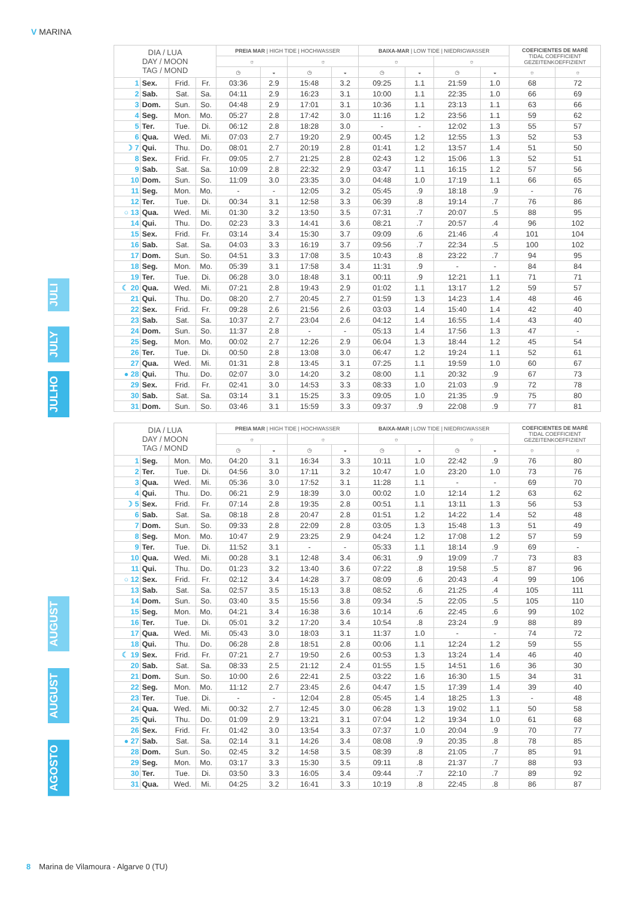V MARINA
JULI
JULY
JULHO
| DIA / LUA DAY / MOON TAG / MOND | | | | PREIA MAR / HIGH TIDE / HOCHWASSER | | | | BAIXA-MAR / LOW TIDE / NIEDRIGWASSER | | | | COEFICIENTES DE MARÉ TIDAL COEFFICIENT GEZEITENKOEFFIZIENT | |
| --- | --- | --- | --- | --- | --- | --- | --- | --- | --- | --- | --- | --- | --- |
| | | | | ☼ | | ☼ | | ☼ | | ☼ | | | |
| | | | | ◷ | ◒ | ◷ | ◒ | ◷ | ◒ | ◷ | ◒ | ☼ | ☼ |
| 1 | Sex. | Frid. | Fr. | 03:36 | 2.9 | 15:48 | 3.2 | 09:25 | 1.1 | 21:59 | 1.0 | 68 | 72 |
| 2 | Sab. | Sat. | Sa. | 04:11 | 2.9 | 16:23 | 3.1 | 10:00 | 1.1 | 22:35 | 1.0 | 66 | 69 |
| 3 | Dom. | Sun. | So. | 04:48 | 2.9 | 17:01 | 3.1 | 10:36 | 1.1 | 23:13 | 1.1 | 63 | 66 |
| 4 | Seg. | Mon. | Mo. | 05:27 | 2.8 | 17:42 | 3.0 | 11:16 | 1.2 | 23:56 | 1.1 | 59 | 62 |
| 5 | Ter. | Tue. | Di. | 06:12 | 2.8 | 18:28 | 3.0 | - | - | 12:02 | 1.3 | 55 | 57 |
| 6 | Qua. | Wed. | Mi. | 07:03 | 2.7 | 19:20 | 2.9 | 00:45 | 1.2 | 12:55 | 1.3 | 52 | 53 |
| ☽ 7 | Qui. | Thu. | Do. | 08:01 | 2.7 | 20:19 | 2.8 | 01:41 | 1.2 | 13:57 | 1.4 | 51 | 50 |
| 8 | Sex. | Frid. | Fr. | 09:05 | 2.7 | 21:25 | 2.8 | 02:43 | 1.2 | 15:06 | 1.3 | 52 | 51 |
| 9 | Sab. | Sat. | Sa. | 10:09 | 2.8 | 22:32 | 2.9 | 03:47 | 1.1 | 16:15 | 1.2 | 57 | 56 |
| 10 | Dom. | Sun. | So. | 11:09 | 3.0 | 23:35 | 3.0 | 04:48 | 1.0 | 17:19 | 1.1 | 66 | 65 |
| 11 | Seg. | Mon. | Mo. | - | - | 12:05 | 3.2 | 05:45 | .9 | 18:18 | .9 | - | 76 |
| 12 | Ter. | Tue. | Di. | 00:34 | 3.1 | 12:58 | 3.3 | 06:39 | .8 | 19:14 | .7 | 76 | 86 |
| ○ 13 | Qua. | Wed. | Mi. | 01:30 | 3.2 | 13:50 | 3.5 | 07:31 | .7 | 20:07 | .5 | 88 | 95 |
| 14 | Qui. | Thu. | Do. | 02:23 | 3.3 | 14:41 | 3.6 | 08:21 | .7 | 20:57 | .4 | 96 | 102 |
| 15 | Sex. | Frid. | Fr. | 03:14 | 3.4 | 15:30 | 3.7 | 09:09 | .6 | 21:46 | .4 | 101 | 104 |
| 16 | Sab. | Sat. | Sa. | 04:03 | 3.3 | 16:19 | 3.7 | 09:56 | .7 | 22:34 | .5 | 100 | 102 |
| 17 | Dom. | Sun. | So. | 04:51 | 3.3 | 17:08 | 3.5 | 10:43 | .8 | 23:22 | .7 | 94 | 95 |
| 18 | Seg. | Mon. | Mo. | 05:39 | 3.1 | 17:58 | 3.4 | 11:31 | .9 | - | - | 84 | 84 |
| 19 | Ter. | Tue. | Di. | 06:28 | 3.0 | 18:48 | 3.1 | 00:11 | .9 | 12:21 | 1.1 | 71 | 71 |
| ☾ 20 | Qua. | Wed. | Mi. | 07:21 | 2.8 | 19:43 | 2.9 | 01:02 | 1.1 | 13:17 | 1.2 | 59 | 57 |
| 21 | Qui. | Thu. | Do. | 08:20 | 2.7 | 20:45 | 2.7 | 01:59 | 1.3 | 14:23 | 1.4 | 48 | 46 |
| 22 | Sex. | Frid. | Fr. | 09:28 | 2.6 | 21:56 | 2.6 | 03:03 | 1.4 | 15:40 | 1.4 | 42 | 40 |
| 23 | Sab. | Sat. | Sa. | 10:37 | 2.7 | 23:04 | 2.6 | 04:12 | 1.4 | 16:55 | 1.4 | 43 | 40 |
| 24 | Dom. | Sun. | So. | 11:37 | 2.8 | - | - | 05:13 | 1.4 | 17:56 | 1.3 | 47 | - |
| 25 | Seg. | Mon. | Mo. | 00:02 | 2.7 | 12:26 | 2.9 | 06:04 | 1.3 | 18:44 | 1.2 | 45 | 54 |
| 26 | Ter. | Tue. | Di. | 00:50 | 2.8 | 13:08 | 3.0 | 06:47 | 1.2 | 19:24 | 1.1 | 52 | 61 |
| 27 | Qua. | Wed. | Mi. | 01:31 | 2.8 | 13:45 | 3.1 | 07:25 | 1.1 | 19:59 | 1.0 | 60 | 67 |
| ● 28 | Qui. | Thu. | Do. | 02:07 | 3.0 | 14:20 | 3.2 | 08:00 | 1.1 | 20:32 | .9 | 67 | 73 |
| 29 | Sex. | Frid. | Fr. | 02:41 | 3.0 | 14:53 | 3.3 | 08:33 | 1.0 | 21:03 | .9 | 72 | 78 |
| 30 | Sab. | Sat. | Sa. | 03:14 | 3.1 | 15:25 | 3.3 | 09:05 | 1.0 | 21:35 | .9 | 75 | 80 |
| 31 | Dom. | Sun. | So. | 03:46 | 3.1 | 15:59 | 3.3 | 09:37 | .9 | 22:08 | .9 | 77 | 81 |
AUGUST
AUGUST
AGOSTO
| DIA / LUA DAY / MOON TAG / MOND | | | | PREIA MAR / HIGH TIDE / HOCHWASSER | | | | BAIXA-MAR / LOW TIDE / NIEDRIGWASSER | | | | COEFICIENTES DE MARÉ TIDAL COEFFICIENT GEZEITENKOEFFIZIENT | |
| --- | --- | --- | --- | --- | --- | --- | --- | --- | --- | --- | --- | --- | --- |
| | | | | ☼ | | ☼ | | ☼ | | ☼ | | | |
| | | | | ◷ | ◒ | ◷ | ◒ | ◷ | ◒ | ◷ | ◒ | ☼ | ☼ |
| 1 | Seg. | Mon. | Mo. | 04:20 | 3.1 | 16:34 | 3.3 | 10:11 | 1.0 | 22:42 | .9 | 76 | 80 |
| 2 | Ter. | Tue. | Di. | 04:56 | 3.0 | 17:11 | 3.2 | 10:47 | 1.0 | 23:20 | 1.0 | 73 | 76 |
| 3 | Qua. | Wed. | Mi. | 05:36 | 3.0 | 17:52 | 3.1 | 11:28 | 1.1 | - | - | 69 | 70 |
| 4 | Qui. | Thu. | Do. | 06:21 | 2.9 | 18:39 | 3.0 | 00:02 | 1.0 | 12:14 | 1.2 | 63 | 62 |
| ☽ 5 | Sex. | Frid. | Fr. | 07:14 | 2.8 | 19:35 | 2.8 | 00:51 | 1.1 | 13:11 | 1.3 | 56 | 53 |
| 6 | Sab. | Sat. | Sa. | 08:18 | 2.8 | 20:47 | 2.8 | 01:51 | 1.2 | 14:22 | 1.4 | 52 | 48 |
| 7 | Dom. | Sun. | So. | 09:33 | 2.8 | 22:09 | 2.8 | 03:05 | 1.3 | 15:48 | 1.3 | 51 | 49 |
| 8 | Seg. | Mon. | Mo. | 10:47 | 2.9 | 23:25 | 2.9 | 04:24 | 1.2 | 17:08 | 1.2 | 57 | 59 |
| 9 | Ter. | Tue. | Di. | 11:52 | 3.1 | - | - | 05:33 | 1.1 | 18:14 | .9 | 69 | - |
| 10 | Qua. | Wed. | Mi. | 00:28 | 3.1 | 12:48 | 3.4 | 06:31 | .9 | 19:09 | .7 | 73 | 83 |
| 11 | Qui. | Thu. | Do. | 01:23 | 3.2 | 13:40 | 3.6 | 07:22 | .8 | 19:58 | .5 | 87 | 96 |
| ○ 12 | Sex. | Frid. | Fr. | 02:12 | 3.4 | 14:28 | 3.7 | 08:09 | .6 | 20:43 | .4 | 99 | 106 |
| 13 | Sab. | Sat. | Sa. | 02:57 | 3.5 | 15:13 | 3.8 | 08:52 | .6 | 21:25 | .4 | 105 | 111 |
| 14 | Dom. | Sun. | So. | 03:40 | 3.5 | 15:56 | 3.8 | 09:34 | .5 | 22:05 | .5 | 105 | 110 |
| 15 | Seg. | Mon. | Mo. | 04:21 | 3.4 | 16:38 | 3.6 | 10:14 | .6 | 22:45 | .6 | 99 | 102 |
| 16 | Ter. | Tue. | Di. | 05:01 | 3.2 | 17:20 | 3.4 | 10:54 | .8 | 23:24 | .9 | 88 | 89 |
| 17 | Qua. | Wed. | Mi. | 05:43 | 3.0 | 18:03 | 3.1 | 11:37 | 1.0 | - | - | 74 | 72 |
| 18 | Qui. | Thu. | Do. | 06:28 | 2.8 | 18:51 | 2.8 | 00:06 | 1.1 | 12:24 | 1.2 | 59 | 55 |
| ☾ 19 | Sex. | Frid. | Fr. | 07:21 | 2.7 | 19:50 | 2.6 | 00:53 | 1.3 | 13:24 | 1.4 | 46 | 40 |
| 20 | Sab. | Sat. | Sa. | 08:33 | 2.5 | 21:12 | 2.4 | 01:55 | 1.5 | 14:51 | 1.6 | 36 | 30 |
| 21 | Dom. | Sun. | So. | 10:00 | 2.6 | 22:41 | 2.5 | 03:22 | 1.6 | 16:30 | 1.5 | 34 | 31 |
| 22 | Seg. | Mon. | Mo. | 11:12 | 2.7 | 23:45 | 2.6 | 04:47 | 1.5 | 17:39 | 1.4 | 39 | 40 |
| 23 | Ter. | Tue. | Di. | - | - | 12:04 | 2.8 | 05:45 | 1.4 | 18:25 | 1.3 | - | 48 |
| 24 | Qua. | Wed. | Mi. | 00:32 | 2.7 | 12:45 | 3.0 | 06:28 | 1.3 | 19:02 | 1.1 | 50 | 58 |
| 25 | Qui. | Thu. | Do. | 01:09 | 2.9 | 13:21 | 3.1 | 07:04 | 1.2 | 19:34 | 1.0 | 61 | 68 |
| 26 | Sex. | Frid. | Fr. | 01:42 | 3.0 | 13:54 | 3.3 | 07:37 | 1.0 | 20:04 | .9 | 70 | 77 |
| ● 27 | Sab. | Sat. | Sa. | 02:14 | 3.1 | 14:26 | 3.4 | 08:08 | .9 | 20:35 | .8 | 78 | 85 |
| 28 | Dom. | Sun. | So. | 02:45 | 3.2 | 14:58 | 3.5 | 08:39 | .8 | 21:05 | .7 | 85 | 91 |
| 29 | Seg. | Mon. | Mo. | 03:17 | 3.3 | 15:30 | 3.5 | 09:11 | .8 | 21:37 | .7 | 88 | 93 |
| 30 | Ter. | Tue. | Di. | 03:50 | 3.3 | 16:05 | 3.4 | 09:44 | .7 | 22:10 | .7 | 89 | 92 |
| 31 | Qua. | Wed. | Mi. | 04:25 | 3.2 | 16:41 | 3.3 | 10:19 | .8 | 22:45 | .8 | 86 | 87 |
8 Marina de Vilamoura - Algarve 0 (TU)